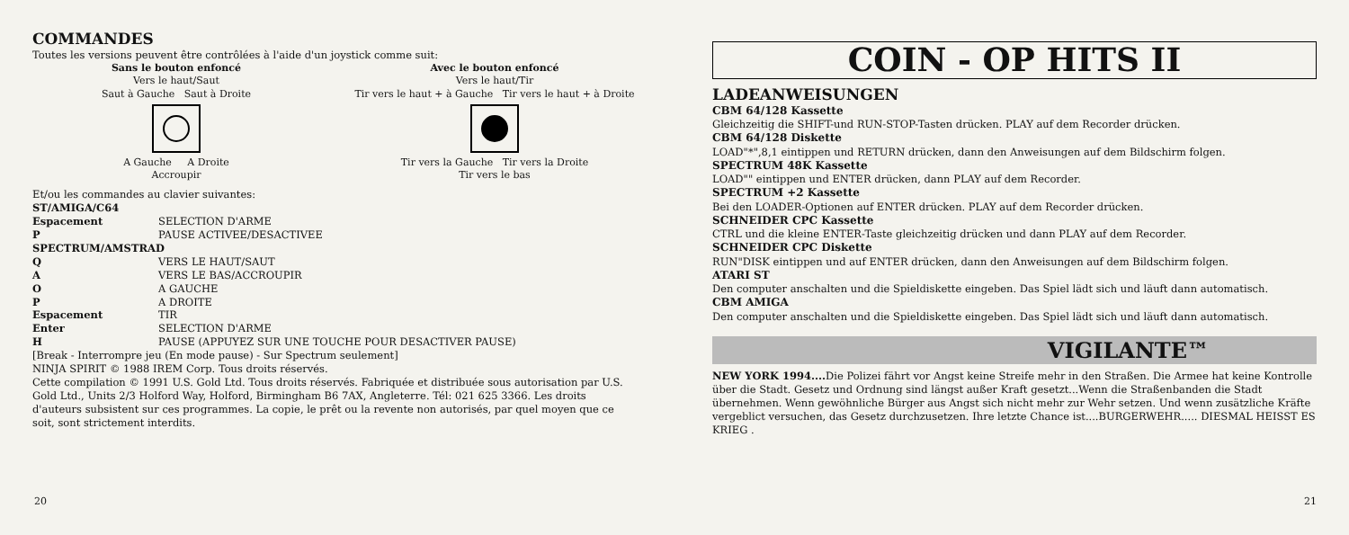COMMANDES
Toutes les versions peuvent être contrôlées à l'aide d'un joystick comme suit:
Sans le bouton enfoncé
Vers le haut/Saut
Saut à Gauche Saut à Droite
A Gauche A Droite
Accroupir
Avec le bouton enfoncé
Vers le haut/Tir
Tir vers le haut + à Gauche Tir vers le haut + à Droite
Tir vers la Gauche Tir vers la Droite
Tir vers le bas
Et/ou les commandes au clavier suivantes:
ST/AMIGA/C64
Espacement SELECTION D'ARME P PAUSE ACTIVEE/DESACTIVEE
SPECTRUM/AMSTRAD
Q VERS LE HAUT/SAUT A VERS LE BAS/ACCROUPIR O A GAUCHE P A DROITE Espacement TIR Enter SELECTION D'ARME H PAUSE (APPUYEZ SUR UNE TOUCHE POUR DESACTIVER PAUSE)
[Break - Interrompre jeu (En mode pause) - Sur Spectrum seulement]
NINJA SPIRIT © 1988 IREM Corp. Tous droits réservés.
Cette compilation © 1991 U.S. Gold Ltd. Tous droits réservés. Fabriquée et distribuée sous autorisation par U.S. Gold Ltd., Units 2/3 Holford Way, Holford, Birmingham B6 7AX, Angleterre. Tél: 021 625 3366. Les droits d'auteurs subsistent sur ces programmes. La copie, le prêt ou la revente non autorisés, par quel moyen que ce soit, sont strictement interdits.
20
COIN - OP HITS II
LADEANWEISUNGEN
CBM 64/128 Kassette
Gleichzeitig die SHIFT-und RUN-STOP-Tasten drücken. PLAY auf dem Recorder drücken.
CBM 64/128 Diskette
LOAD"*",8,1 eintippen und RETURN drücken, dann den Anweisungen auf dem Bildschirm folgen.
SPECTRUM 48K Kassette
LOAD"" eintippen und ENTER drücken, dann PLAY auf dem Recorder.
SPECTRUM +2 Kassette
Bei den LOADER-Optionen auf ENTER drücken. PLAY auf dem Recorder drücken.
SCHNEIDER CPC Kassette
CTRL und die kleine ENTER-Taste gleichzeitig drücken und dann PLAY auf dem Recorder.
SCHNEIDER CPC Diskette
RUN"DISK eintippen und auf ENTER drücken, dann den Anweisungen auf dem Bildschirm folgen.
ATARI ST
Den computer anschalten und die Spieldiskette eingeben. Das Spiel lädt sich und läuft dann automatisch.
CBM AMIGA
Den computer anschalten und die Spieldiskette eingeben. Das Spiel lädt sich und läuft dann automatisch.
VIGILANTE™
NEW YORK 1994.... Die Polizei fährt vor Angst keine Streife mehr in den Straßen. Die Armee hat keine Kontrolle über die Stadt. Gesetz und Ordnung sind längst außer Kraft gesetzt...Wenn die Straßenbanden die Stadt übernehmen. Wenn gewöhnliche Bürger aus Angst sich nicht mehr zur Wehr setzen. Und wenn zusätzliche Kräfte vergeblict versuchen, das Gesetz durchzusetzen. Ihre letzte Chance ist....BURGERWEHR..... DIESMAL HEISST ES KRIEG .
21